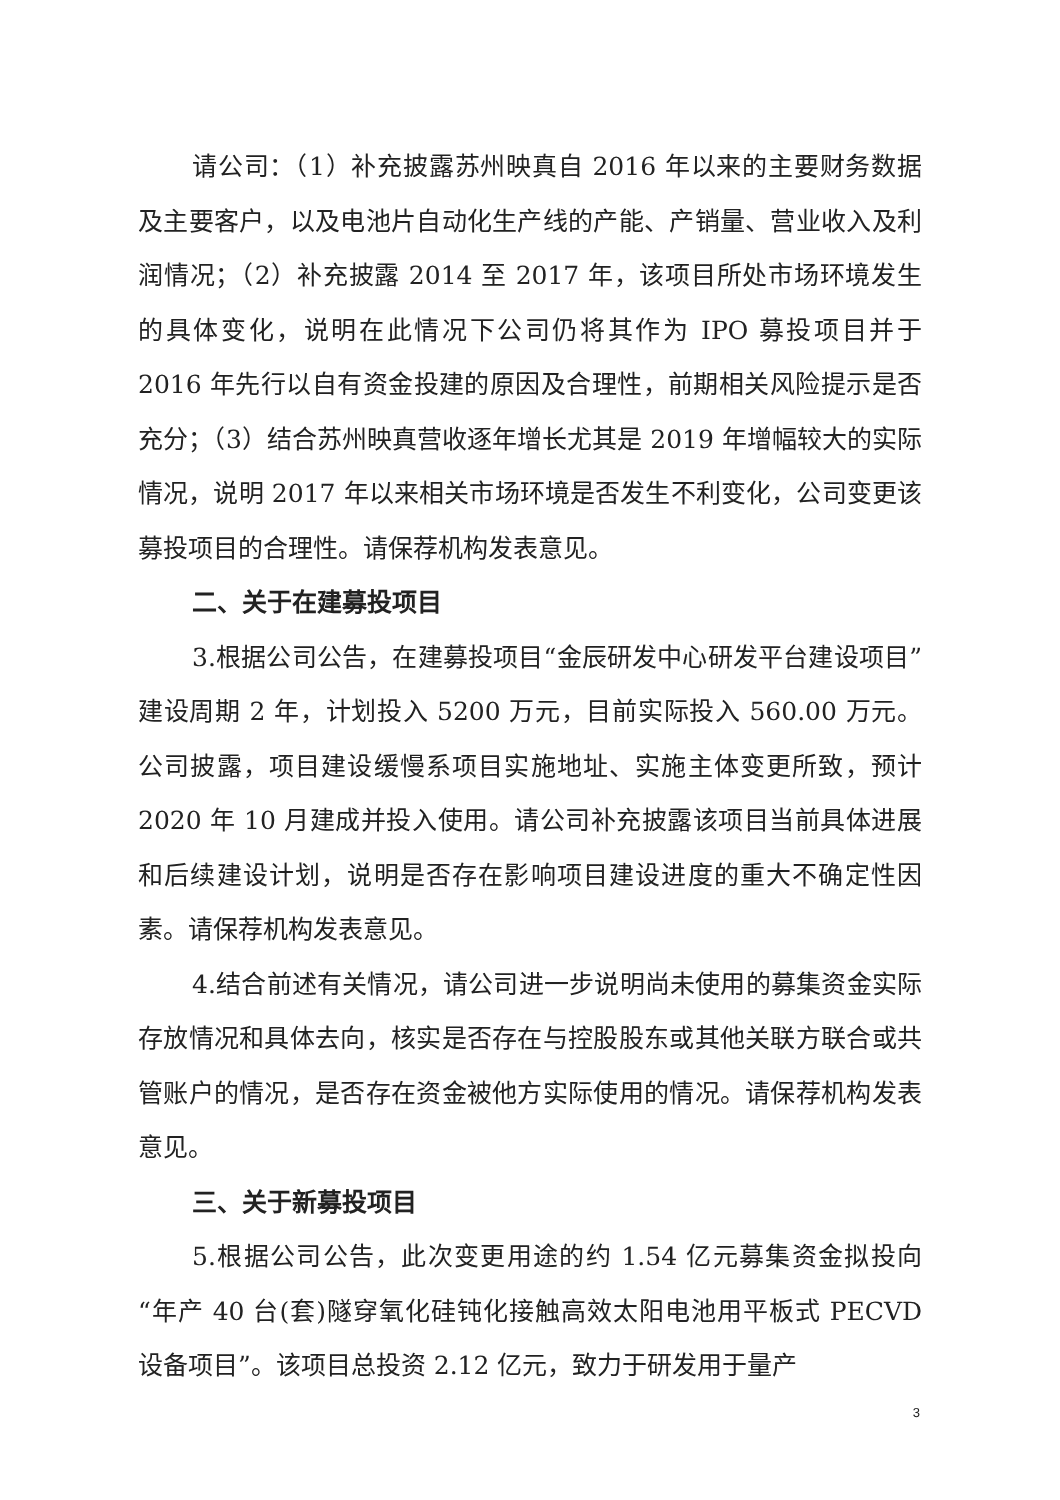请公司：（1）补充披露苏州映真自 2016 年以来的主要财务数据及主要客户，以及电池片自动化生产线的产能、产销量、营业收入及利润情况；（2）补充披露 2014 至 2017 年，该项目所处市场环境发生的具体变化，说明在此情况下公司仍将其作为 IPO 募投项目并于 2016 年先行以自有资金投建的原因及合理性，前期相关风险提示是否充分；（3）结合苏州映真营收逐年增长尤其是 2019 年增幅较大的实际情况，说明 2017 年以来相关市场环境是否发生不利变化，公司变更该募投项目的合理性。请保荐机构发表意见。
二、关于在建募投项目
3.根据公司公告，在建募投项目“金辰研发中心研发平台建设项目” 建设周期 2 年，计划投入 5200 万元，目前实际投入 560.00 万元。公司披露，项目建设缓慢系项目实施地址、实施主体变更所致，预计 2020 年 10 月建成并投入使用。请公司补充披露该项目当前具体进展和后续建设计划，说明是否存在影响项目建设进度的重大不确定性因素。请保荐机构发表意见。
4.结合前述有关情况，请公司进一步说明尚未使用的募集资金实际存放情况和具体去向，核实是否存在与控股股东或其他关联方联合或共管账户的情况，是否存在资金被他方实际使用的情况。请保荐机构发表意见。
三、关于新募投项目
5.根据公司公告，此次变更用途的约 1.54 亿元募集资金拟投向“年产 40 台(套)隧穿氧化硅钝化接触高效太阳电池用平板式 PECVD 设备项目”。该项目总投资 2.12 亿元，致力于研发用于量产
3